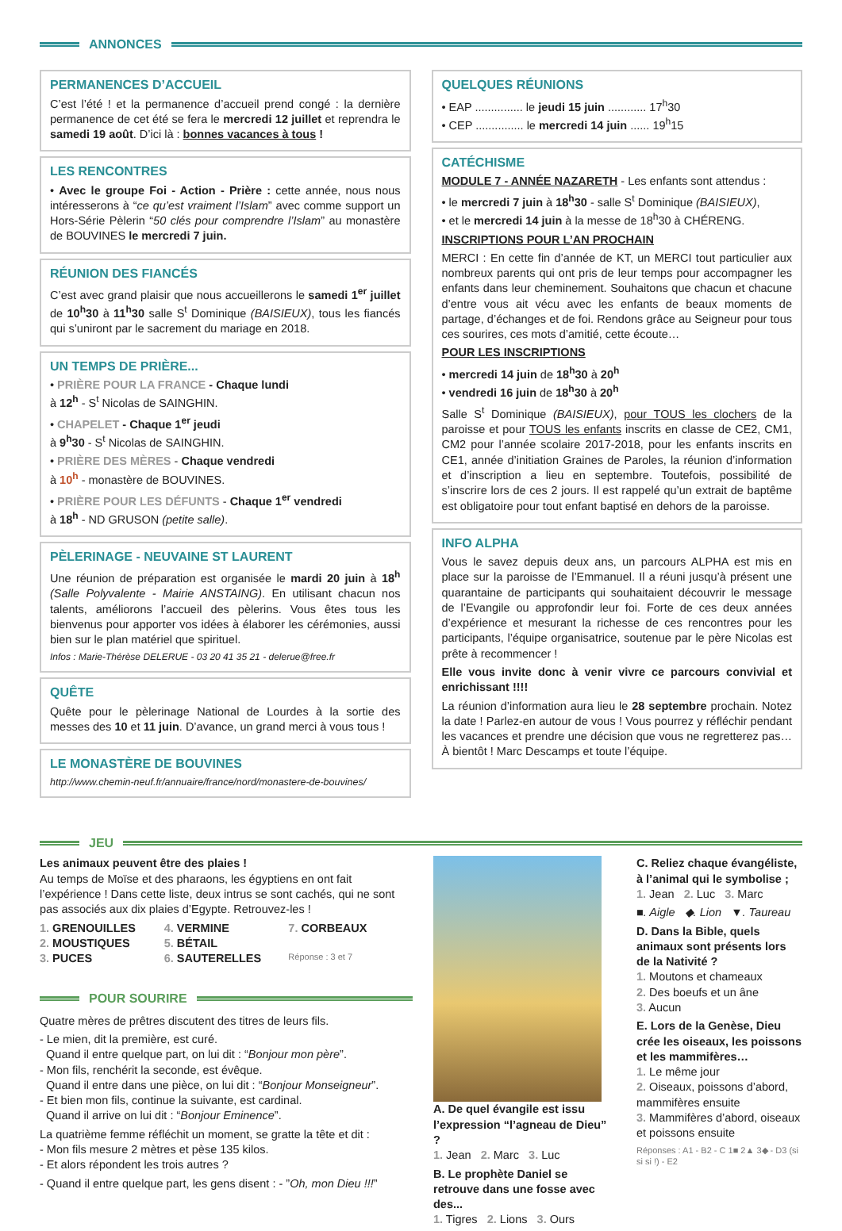ANNONCES
PERMANENCES D’ACCUEIL
C’est l’été ! et la permanence d’accueil prend congé : la dernière permanence de cet été se fera le mercredi 12 juillet et reprendra le samedi 19 août. D’ici là : bonnes vacances à tous !
LES RENCONTRES
• Avec le groupe Foi - Action - Prière : cette année, nous nous intéresserons à “ce qu’est vraiment l’Islam” avec comme support un Hors-Série Pèlerin “50 clés pour comprendre l’Islam” au monastère de BOUVINES le mercredi 7 juin.
RÉUNION DES FIANCÉS
C’est avec grand plaisir que nous accueillerons le samedi 1<sup>er</sup> juillet de 10<sup>h</sup>30 à 11<sup>h</sup>30 salle S<sup>t</sup> Dominique (BAISIEUX), tous les fiancés qui s’uniront par le sacrement du mariage en 2018.
UN TEMPS DE PRIÈRE...
• PRIÈRE POUR LA FRANCE - Chaque lundi
à 12<sup>h</sup> - S<sup>t</sup> Nicolas de SAINGHIN.
• CHAPELET - Chaque 1<sup>er</sup> jeudi
à 9<sup>h</sup>30 - S<sup>t</sup> Nicolas de SAINGHIN.
• PRIÈRE DES MÈRES - Chaque vendredi
à 10<sup>h</sup> - monastère de BOUVINES.
• PRIÈRE POUR LES DÉFUNTS - Chaque 1<sup>er</sup> vendredi
à 18<sup>h</sup> - ND GRUSON (petite salle).
PÈLERINAGE - NEUVAINE ST LAURENT
Une réunion de préparation est organisée le mardi 20 juin à 18<sup>h</sup> (Salle Polyvalente - Mairie ANSTAING). En utilisant chacun nos talents, améliorons l’accueil des pèlerins. Vous êtes tous les bienvenus pour apporter vos idées à élaborer les cérémonies, aussi bien sur le plan matériel que spirituel.
Infos : Marie-Thérèse DELERUE - 03 20 41 35 21 - delerue@free.fr
QUÊTE
Quête pour le pèlerinage National de Lourdes à la sortie des messes des 10 et 11 juin. D’avance, un grand merci à vous tous !
LE MONASTÈRE DE BOUVINES
http://www.chemin-neuf.fr/annuaire/france/nord/monastere-de-bouvines/
QUELQUES RÉUNIONS
• EAP ............... le jeudi 15 juin ............ 17<sup>h</sup>30
• CEP ............... le mercredi 14 juin ...... 19<sup>h</sup>15
CATÉCHISME
MODULE 7 - ANNÉE NAZARETH - Les enfants sont attendus :
• le mercredi 7 juin à 18<sup>h</sup>30 - salle S<sup>t</sup> Dominique (BAISIEUX),
• et le mercredi 14 juin à la messe de 18<sup>h</sup>30 à CHÉRENG.
INSCRIPTIONS POUR L’AN PROCHAIN
MERCI : En cette fin d’année de KT, un MERCI tout particulier aux nombreux parents qui ont pris de leur temps pour accompagner les enfants dans leur cheminement. Souhaitons que chacun et chacune d’entre vous ait vécu avec les enfants de beaux moments de partage, d’échanges et de foi. Rendons grâce au Seigneur pour tous ces sourires, ces mots d’amitié, cette écoute…
POUR LES INSCRIPTIONS
• mercredi 14 juin de 18<sup>h</sup>30 à 20<sup>h</sup>
• vendredi 16 juin de 18<sup>h</sup>30 à 20<sup>h</sup>
Salle S<sup>t</sup> Dominique (BAISIEUX), pour TOUS les clochers de la paroisse et pour TOUS les enfants inscrits en classe de CE2, CM1, CM2 pour l’année scolaire 2017-2018, pour les enfants inscrits en CE1, année d’initiation Graines de Paroles, la réunion d’information et d’inscription a lieu en septembre. Toutefois, possibilité de s’inscrire lors de ces 2 jours. Il est rappelé qu’un extrait de baptême est obligatoire pour tout enfant baptisé en dehors de la paroisse.
INFO ALPHA
Vous le savez depuis deux ans, un parcours ALPHA est mis en place sur la paroisse de l’Emmanuel. Il a réuni jusqu’à présent une quarantaine de participants qui souhaitaient découvrir le message de l’Evangile ou approfondir leur foi. Forte de ces deux années d’expérience et mesurant la richesse de ces rencontres pour les participants, l’équipe organisatrice, soutenue par le père Nicolas est prête à recommencer !
Elle vous invite donc à venir vivre ce parcours convivial et enrichissant !!!!
La réunion d’information aura lieu le 28 septembre prochain. Notez la date ! Parlez-en autour de vous ! Vous pourrez y réfléchir pendant les vacances et prendre une décision que vous ne regretterez pas… À bientôt ! Marc Descamps et toute l’équipe.
JEU
Les animaux peuvent être des plaies !
Au temps de Moïse et des pharaons, les égyptiens en ont fait l’expérience ! Dans cette liste, deux intrus se sont cachés, qui ne sont pas associés aux dix plaies d’Egypte. Retrouvez-les !
1. GRENOUILLES 4. VERMINE 7. CORBEAUX 2. MOUSTIQUES 5. BÉTAIL 3. PUCES 6. SAUTERELLES Réponse : 3 et 7
POUR SOURIRE
Quatre mères de prêtres discutent des titres de leurs fils.
- Le mien, dit la première, est curé.
Quand il entre quelque part, on lui dit : “Bonjour mon père”.
- Mon fils, renchérit la seconde, est évêque.
Quand il entre dans une pièce, on lui dit : “Bonjour Monseigneur”.
- Et bien mon fils, continue la suivante, est cardinal.
Quand il arrive on lui dit : “Bonjour Eminence”.
La quatrième femme réfléchit un moment, se gratte la tête et dit :
- Mon fils mesure 2 mètres et pèse 135 kilos.
- Et alors répondent les trois autres ?
- Quand il entre quelque part, les gens disent : - ”Oh, mon Dieu !!!”
A. De quel évangile est issu l’expression “l’agneau de Dieu” ?
1. Jean 2. Marc 3. Luc
B. Le prophète Daniel se retrouve dans une fosse avec des...
1. Tigres 2. Lions 3. Ours
C. Reliez chaque évangéliste, à l’animal qui le symbolise ;
1. Jean 2. Luc 3. Marc
■. Aigle ◆. Lion ▼. Taureau
D. Dans la Bible, quels animaux sont présents lors de la Nativité ?
1. Moutons et chameaux
2. Des boeufs et un âne
3. Aucun
E. Lors de la Genèse, Dieu crée les oiseaux, les poissons et les mammifères…
1. Le même jour
2. Oiseaux, poissons d’abord, mammifères ensuite
3. Mammifères d’abord, oiseaux et poissons ensuite
Réponses : A1 - B2 - C 1■ 2▲ 3◆ - D3 (si si si !) - E2